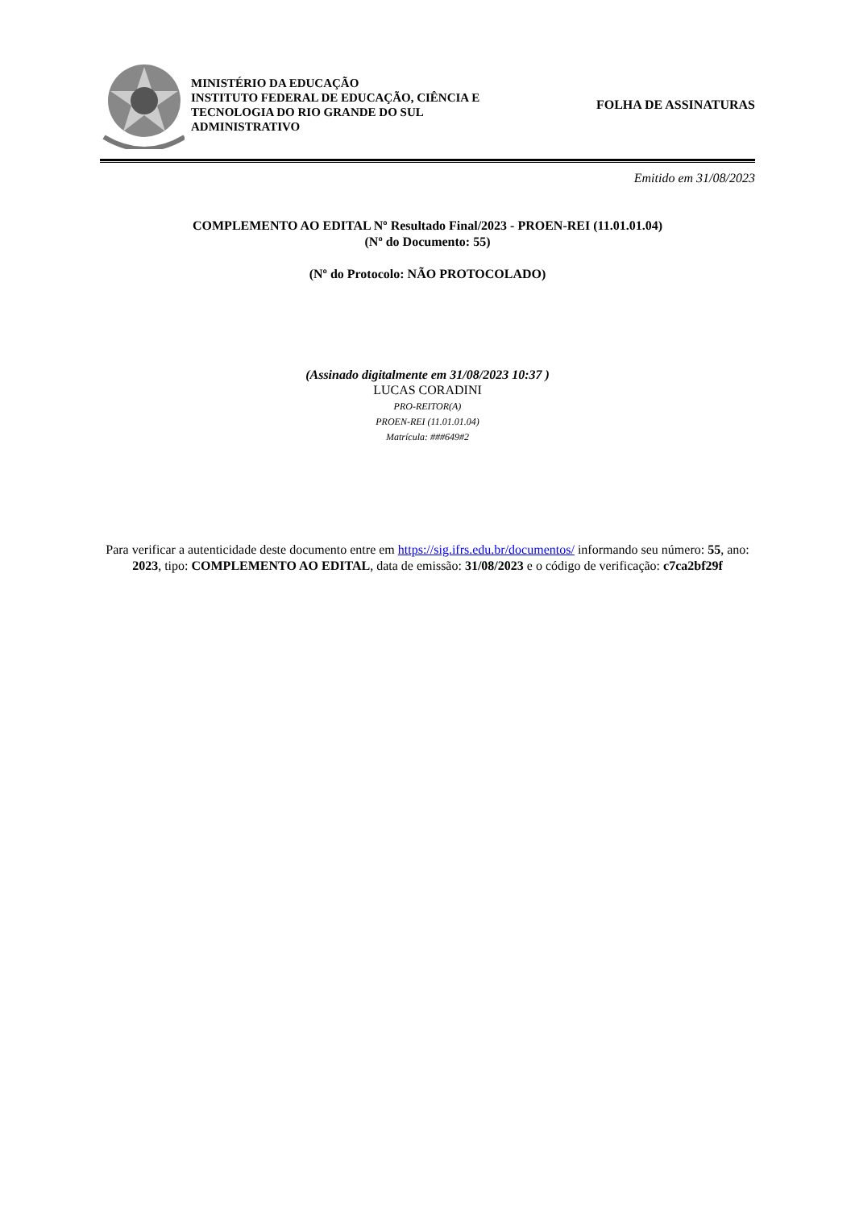MINISTÉRIO DA EDUCAÇÃO
INSTITUTO FEDERAL DE EDUCAÇÃO, CIÊNCIA E TECNOLOGIA DO RIO GRANDE DO SUL
ADMINISTRATIVO
FOLHA DE ASSINATURAS
Emitido em 31/08/2023
COMPLEMENTO AO EDITAL Nº Resultado Final/2023 - PROEN-REI (11.01.01.04)
(Nº do Documento: 55)
(Nº do Protocolo: NÃO PROTOCOLADO)
(Assinado digitalmente em 31/08/2023 10:37 )
LUCAS CORADINI
PRO-REITOR(A)
PROEN-REI (11.01.01.04)
Matrícula: ###649#2
Para verificar a autenticidade deste documento entre em https://sig.ifrs.edu.br/documentos/ informando seu número: 55, ano: 2023, tipo: COMPLEMENTO AO EDITAL, data de emissão: 31/08/2023 e o código de verificação: c7ca2bf29f